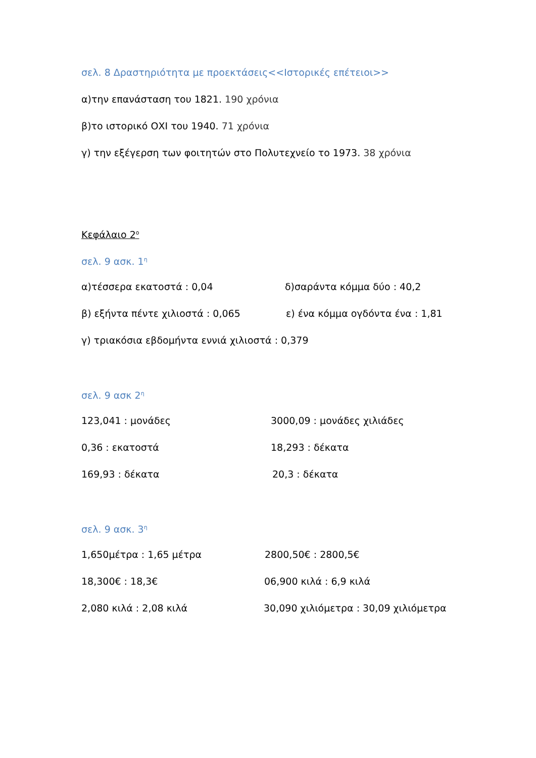σελ. 8 Δραστηριότητα με προεκτάσεις<<Ιστορικές επέτειοι>>
α)την επανάσταση του 1821. 190 χρόνια
β)το ιστορικό ΟΧΙ του 1940. 71 χρόνια
γ) την εξέγερση των φοιτητών στο Πολυτεχνείο το 1973. 38 χρόνια
Κεφάλαιο 2<sup>ο</sup>
σελ. 9 ασκ. 1<sup>η</sup>
α)τέσσερα εκατοστά : 0,04 δ)σαράντα κόμμα δύο : 40,2
β) εξήντα πέντε χιλιοστά : 0,065 ε) ένα κόμμα ογδόντα ένα : 1,81
γ) τριακόσια εβδομήντα εννιά χιλιοστά : 0,379
σελ. 9 ασκ 2<sup>η</sup>
123,041 : μονάδες 3000,09 : μονάδες χιλιάδες
0,36 : εκατοστά 18,293 : δέκατα
169,93 : δέκατα 20,3 : δέκατα
σελ. 9 ασκ. 3<sup>η</sup>
1,650μέτρα : 1,65 μέτρα 2800,50€ : 2800,5€
18,300€ : 18,3€ 06,900 κιλά : 6,9 κιλά
2,080 κιλά : 2,08 κιλά 30,090 χιλιόμετρα : 30,09 χιλιόμετρα